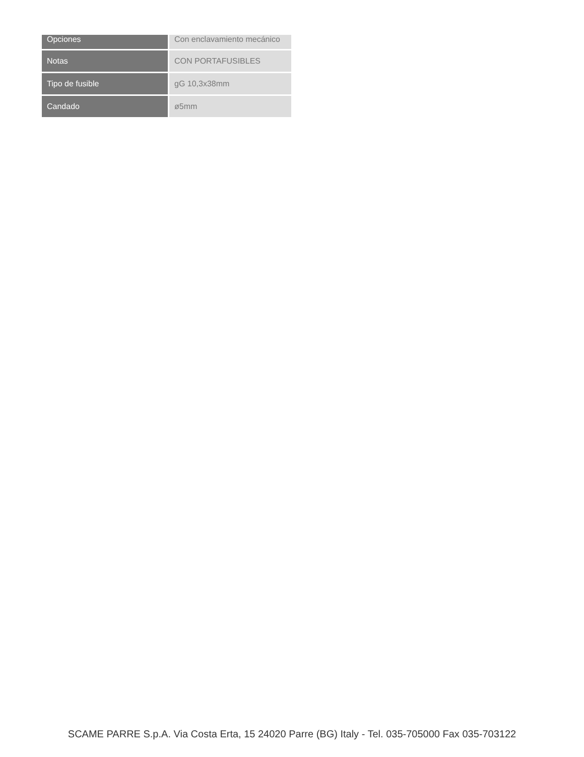| Opciones | Con enclavamiento mecánico |
| Notas | CON PORTAFUSIBLES |
| Tipo de fusible | gG 10,3x38mm |
| Candado | ø5mm |
SCAME PARRE S.p.A. Via Costa Erta, 15 24020 Parre (BG) Italy - Tel. 035-705000 Fax 035-703122